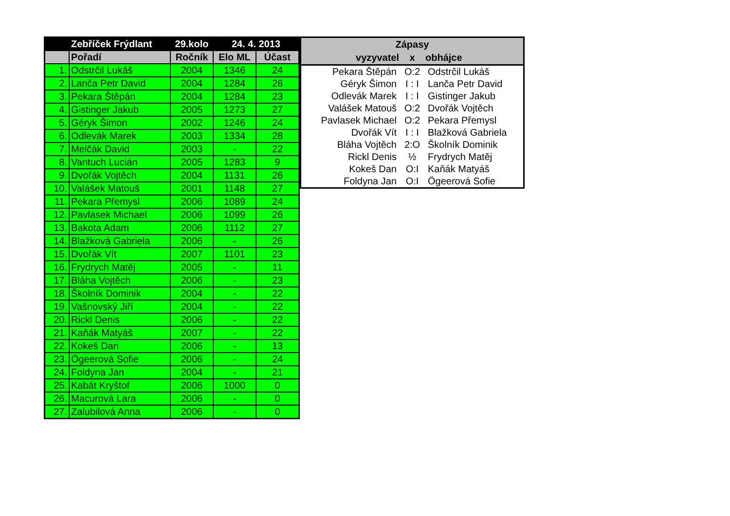| | Zebříček Frýdlant | 29.kolo | 24. 4. 2013 | |
| --- | --- | --- | --- | --- |
| | Pořadí | Ročník | Elo ML | Účast |
| 1. | Odstrčil Lukáš | 2004 | 1346 | 24 |
| 2. | Lanča Petr David | 2004 | 1284 | 26 |
| 3. | Pekara Štěpán | 2004 | 1284 | 23 |
| 4. | Gistinger Jakub | 2005 | 1273 | 27 |
| 5. | Géryk Šimon | 2002 | 1246 | 24 |
| 6. | Odlevák Marek | 2003 | 1334 | 28 |
| 7. | Melčák David | 2003 | - | 22 |
| 8. | Vantuch Lucián | 2005 | 1283 | 9 |
| 9. | Dvořák Vojtěch | 2004 | 1131 | 26 |
| 10. | Valášek Matouš | 2001 | 1148 | 27 |
| 11. | Pekara Přemysl | 2006 | 1089 | 24 |
| 12. | Pavlasek Michael | 2006 | 1099 | 26 |
| 13. | Bakota Adam | 2006 | 1112 | 27 |
| 14. | Blažková Gabriela | 2006 | - | 26 |
| 15. | Dvořák Vít | 2007 | 1101 | 23 |
| 16. | Frydrych Matěj | 2005 | - | 11 |
| 17. | Bláha Vojtěch | 2006 | - | 23 |
| 18. | Školník Dominik | 2004 | - | 22 |
| 19. | Vašnovský Jiří | 2004 | - | 22 |
| 20. | Rickl Denis | 2006 | - | 22 |
| 21. | Kaňák Matyáš | 2007 | - | 22 |
| 22. | Kokeš Dan | 2006 | - | 13 |
| 23. | Ögeerová Sofie | 2006 | - | 24 |
| 24. | Foldyna Jan | 2004 | - | 21 |
| 25. | Kabát Kryštof | 2006 | 1000 | 0 |
| 26. | Macurová Lara | 2006 | - | 0 |
| 27. | Zalubilová Anna | 2006 | - | 0 |
| Zápasy | | |
| --- | --- | --- |
| vyzyvatel | x | obhájce |
| Pekara Štěpán | O:2 | Odstrčil Lukáš |
| Géryk Šimon | I : I | Lanča Petr David |
| Odlevák Marek | I : I | Gistinger Jakub |
| Valášek Matouš | O:2 | Dvořák Vojtěch |
| Pavlasek Michael | O:2 | Pekara Přemysl |
| Dvořák Vít | I : I | Blažková Gabriela |
| Bláha Vojtěch | 2:O | Školník Dominik |
| Rickl Denis | ½ | Frydrych Matěj |
| Kokeš Dan | O:I | Kaňák Matyáš |
| Foldyna Jan | O:I | Ögeerová Sofie |